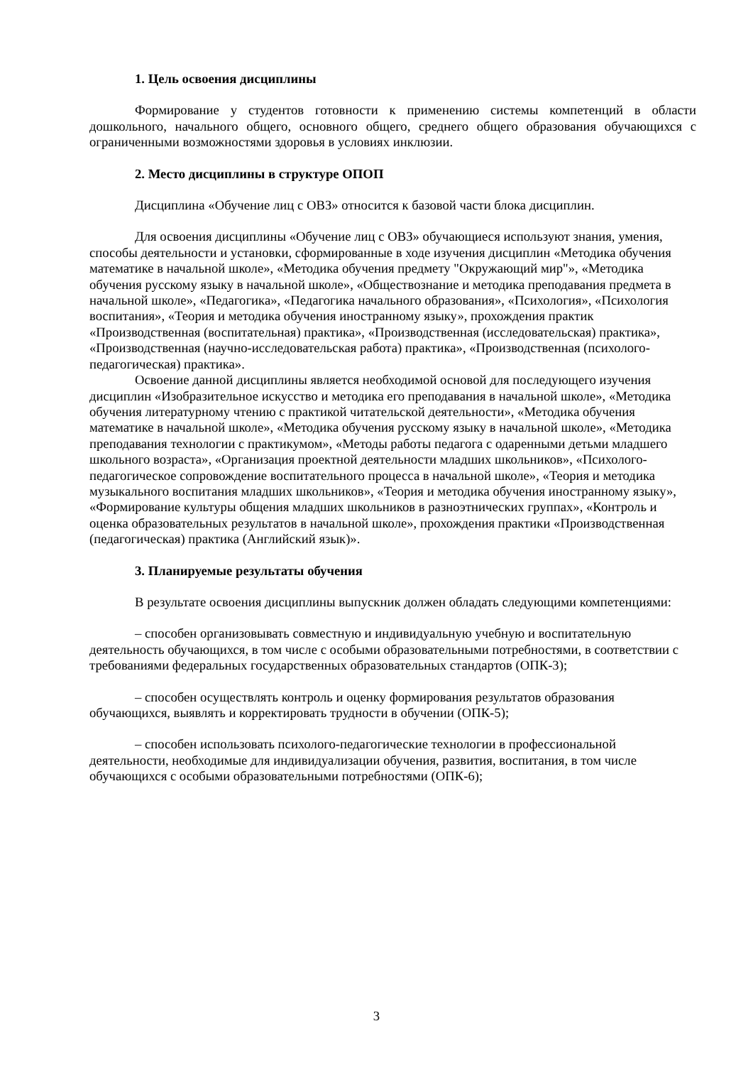1. Цель освоения дисциплины
Формирование у студентов готовности к применению системы компетенций в области дошкольного, начального общего, основного общего, среднего общего образования обучающихся с ограниченными возможностями здоровья в условиях инклюзии.
2. Место дисциплины в структуре ОПОП
Дисциплина «Обучение лиц с ОВЗ» относится к базовой части блока дисциплин.
Для освоения дисциплины «Обучение лиц с ОВЗ» обучающиеся используют знания, умения, способы деятельности и установки, сформированные в ходе изучения дисциплин «Методика обучения математике в начальной школе», «Методика обучения предмету "Окружающий мир"», «Методика обучения русскому языку в начальной школе», «Обществознание и методика преподавания предмета в начальной школе», «Педагогика», «Педагогика начального образования», «Психология», «Психология воспитания», «Теория и методика обучения иностранному языку», прохождения практик «Производственная (воспитательная) практика», «Производственная (исследовательская) практика», «Производственная (научно-исследовательская работа) практика», «Производственная (психолого-педагогическая) практика».
Освоение данной дисциплины является необходимой основой для последующего изучения дисциплин «Изобразительное искусство и методика его преподавания в начальной школе», «Методика обучения литературному чтению с практикой читательской деятельности», «Методика обучения математике в начальной школе», «Методика обучения русскому языку в начальной школе», «Методика преподавания технологии с практикумом», «Методы работы педагога с одаренными детьми младшего школьного возраста», «Организация проектной деятельности младших школьников», «Психолого-педагогическое сопровождение воспитательного процесса в начальной школе», «Теория и методика музыкального воспитания младших школьников», «Теория и методика обучения иностранному языку», «Формирование культуры общения младших школьников в разноэтнических группах», «Контроль и оценка образовательных результатов в начальной школе», прохождения практики «Производственная (педагогическая) практика (Английский язык)».
3. Планируемые результаты обучения
В результате освоения дисциплины выпускник должен обладать следующими компетенциями:
– способен организовывать совместную и индивидуальную учебную и воспитательную деятельность обучающихся, в том числе с особыми образовательными потребностями, в соответствии с требованиями федеральных государственных образовательных стандартов (ОПК-3);
– способен осуществлять контроль и оценку формирования результатов образования обучающихся, выявлять и корректировать трудности в обучении (ОПК-5);
– способен использовать психолого-педагогические технологии в профессиональной деятельности, необходимые для индивидуализации обучения, развития, воспитания, в том числе обучающихся с особыми образовательными потребностями (ОПК-6);
3